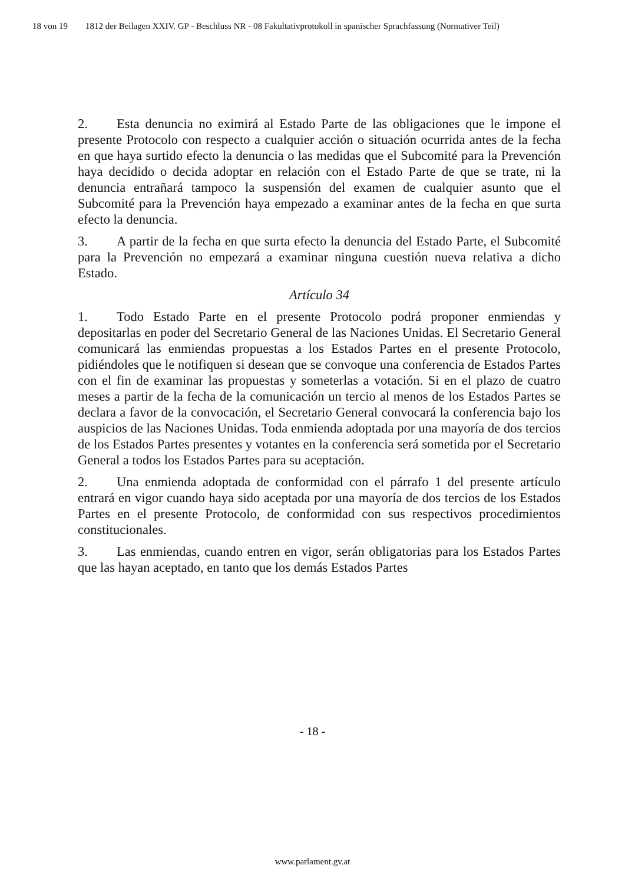18 von 19 1812 der Beilagen XXIV. GP - Beschluss NR - 08 Fakultativprotokoll in spanischer Sprachfassung (Normativer Teil)
2. Esta denuncia no eximirá al Estado Parte de las obligaciones que le impone el presente Protocolo con respecto a cualquier acción o situación ocurrida antes de la fecha en que haya surtido efecto la denuncia o las medidas que el Subcomité para la Prevención haya decidido o decida adoptar en relación con el Estado Parte de que se trate, ni la denuncia entrañará tampoco la suspensión del examen de cualquier asunto que el Subcomité para la Prevención haya empezado a examinar antes de la fecha en que surta efecto la denuncia.
3. A partir de la fecha en que surta efecto la denuncia del Estado Parte, el Subcomité para la Prevención no empezará a examinar ninguna cuestión nueva relativa a dicho Estado.
Artículo 34
1. Todo Estado Parte en el presente Protocolo podrá proponer enmiendas y depositarlas en poder del Secretario General de las Naciones Unidas. El Secretario General comunicará las enmiendas propuestas a los Estados Partes en el presente Protocolo, pidiéndoles que le notifiquen si desean que se convoque una conferencia de Estados Partes con el fin de examinar las propuestas y someterlas a votación. Si en el plazo de cuatro meses a partir de la fecha de la comunicación un tercio al menos de los Estados Partes se declara a favor de la convocación, el Secretario General convocará la conferencia bajo los auspicios de las Naciones Unidas. Toda enmienda adoptada por una mayoría de dos tercios de los Estados Partes presentes y votantes en la conferencia será sometida por el Secretario General a todos los Estados Partes para su aceptación.
2. Una enmienda adoptada de conformidad con el párrafo 1 del presente artículo entrará en vigor cuando haya sido aceptada por una mayoría de dos tercios de los Estados Partes en el presente Protocolo, de conformidad con sus respectivos procedimientos constitucionales.
3. Las enmiendas, cuando entren en vigor, serán obligatorias para los Estados Partes que las hayan aceptado, en tanto que los demás Estados Partes
- 18 -
www.parlament.gv.at